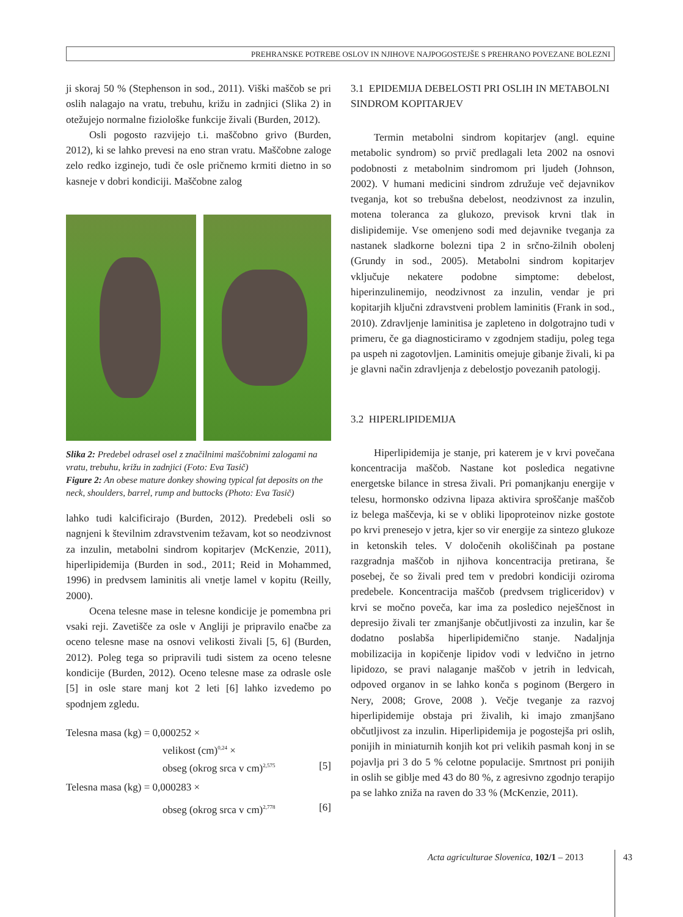PREHRANSKE POTREBE OSLOV IN NJIHOVE NAJPOGOSTEJŠE S PREHRANO POVEZANE BOLEZNI
ji skoraj 50 % (Stephenson in sod., 2011). Viški maščob se pri oslih nalagajo na vratu, trebuhu, križu in zadnjici (Slika 2) in otežujejo normalne fiziološke funkcije živali (Burden, 2012).
Osli pogosto razvijejo t.i. maščobno grivo (Burden, 2012), ki se lahko prevesi na eno stran vratu. Maščobne zaloge zelo redko izginejo, tudi če osle pričnemo krmiti dietno in so kasneje v dobri kondiciji. Maščobne zalog
Slika 2: Predebel odrasel osel z značilnimi maščobnimi zalogami na vratu, trebuhu, križu in zadnjici (Foto: Eva Tasič)
Figure 2: An obese mature donkey showing typical fat deposits on the neck, shoulders, barrel, rump and buttocks (Photo: Eva Tasič)
lahko tudi kalcificirajo (Burden, 2012). Predebeli osli so nagnjeni k številnim zdravstvenim težavam, kot so neodzivnost za inzulin, metabolni sindrom kopitarjev (McKenzie, 2011), hiperlipidemija (Burden in sod., 2011; Reid in Mohammed, 1996) in predvsem laminitis ali vnetje lamel v kopitu (Reilly, 2000).
Ocena telesne mase in telesne kondicije je pomembna pri vsaki reji. Zavetišče za osle v Angliji je pripravilo enačbe za oceno telesne mase na osnovi velikosti živali [5, 6] (Burden, 2012). Poleg tega so pripravili tudi sistem za oceno telesne kondicije (Burden, 2012). Oceno telesne mase za odrasle osle [5] in osle stare manj kot 2 leti [6] lahko izvedemo po spodnjem zgledu.
Telesna masa (kg) = 0,000252 ×
velikost (cm)<sup>0,24</sup> ×
obseg (okrog srca v cm)<sup>2,575</sup> [5]
Telesna masa (kg) = 0,000283 ×
obseg (okrog srca v cm)<sup>2,778</sup> [6]
3.1 EPIDEMIJA DEBELOSTI PRI OSLIH IN METABOLNI SINDROM KOPITARJEV
Termin metabolni sindrom kopitarjev (angl. equine metabolic syndrom) so prvič predlagali leta 2002 na osnovi podobnosti z metabolnim sindromom pri ljudeh (Johnson, 2002). V humani medicini sindrom združuje več dejavnikov tveganja, kot so trebušna debelost, neodzivnost za inzulin, motena toleranca za glukozo, previsok krvni tlak in dislipidemije. Vse omenjeno sodi med dejavnike tveganja za nastanek sladkorne bolezni tipa 2 in srčno-žilnih obolenj (Grundy in sod., 2005). Metabolni sindrom kopitarjev vključuje nekatere podobne simptome: debelost, hiperinzulinemijo, neodzivnost za inzulin, vendar je pri kopitarjih ključni zdravstveni problem laminitis (Frank in sod., 2010). Zdravljenje laminitisa je zapleteno in dolgotrajno tudi v primeru, če ga diagnosticiramo v zgodnjem stadiju, poleg tega pa uspeh ni zagotovljen. Laminitis omejuje gibanje živali, ki pa je glavni način zdravljenja z debelostjo povezanih patologij.
3.2 HIPERLIPIDEMIJA
Hiperlipidemija je stanje, pri katerem je v krvi povečana koncentracija maščob. Nastane kot posledica negativne energetske bilance in stresa živali. Pri pomanjkanju energije v telesu, hormonsko odzivna lipaza aktivira sproščanje maščob iz belega maščevja, ki se v obliki lipoproteinov nizke gostote po krvi prenesejo v jetra, kjer so vir energije za sintezo glukoze in ketonskih teles. V določenih okoliščinah pa postane razgradnja maščob in njihova koncentracija pretirana, še posebej, če so živali pred tem v predobri kondiciji oziroma predebele. Koncentracija maščob (predvsem trigliceridov) v krvi se močno poveča, kar ima za posledico neješčnost in depresijo živali ter zmanjšanje občutljivosti za inzulin, kar še dodatno poslabša hiperlipidemično stanje. Nadaljnja mobilizacija in kopičenje lipidov vodi v ledvično in jetrno lipidozo, se pravi nalaganje maščob v jetrih in ledvicah, odpoved organov in se lahko konča s poginom (Bergero in Nery, 2008; Grove, 2008 ). Večje tveganje za razvoj hiperlipidemije obstaja pri živalih, ki imajo zmanjšano občutljivost za inzulin. Hiperlipidemija je pogostejša pri oslih, ponijih in miniaturnih konjih kot pri velikih pasmah konj in se pojavlja pri 3 do 5 % celotne populacije. Smrtnost pri ponijih in oslih se giblje med 43 do 80 %, z agresivno zgodnjo terapijo pa se lahko zniža na raven do 33 % (McKenzie, 2011).
Acta agriculturae Slovenica, 102/1 – 2013
43